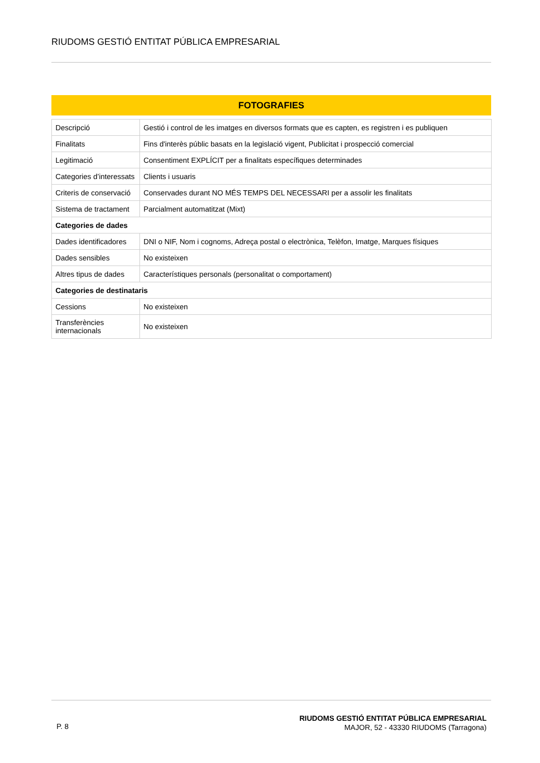RIUDOMS GESTIÓ ENTITAT PÚBLICA EMPRESARIAL
FOTOGRAFIES
| Descripció | Gestió i control de les imatges en diversos formats que es capten, es registren i es publiquen |
| Finalitats | Fins d'interès públic basats en la legislació vigent, Publicitat i prospecció comercial |
| Legitimació | Consentiment EXPLÍCIT per a finalitats específiques determinades |
| Categories d’interessats | Clients i usuaris |
| Criteris de conservació | Conservades durant NO MÉS TEMPS DEL NECESSARI per a assolir les finalitats |
| Sistema de tractament | Parcialment automatitzat (Mixt) |
| Categories de dades | |
| Dades identificadores | DNI o NIF, Nom i cognoms, Adreça postal o electrònica, Telèfon, Imatge, Marques físiques |
| Dades sensibles | No existeixen |
| Altres tipus de dades | Característiques personals (personalitat o comportament) |
| Categories de destinataris | |
| Cessions | No existeixen |
| Transferències internacionals | No existeixen |
P. 8
RIUDOMS GESTIÓ ENTITAT PÚBLICA EMPRESARIAL
MAJOR, 52 - 43330 RIUDOMS (Tarragona)